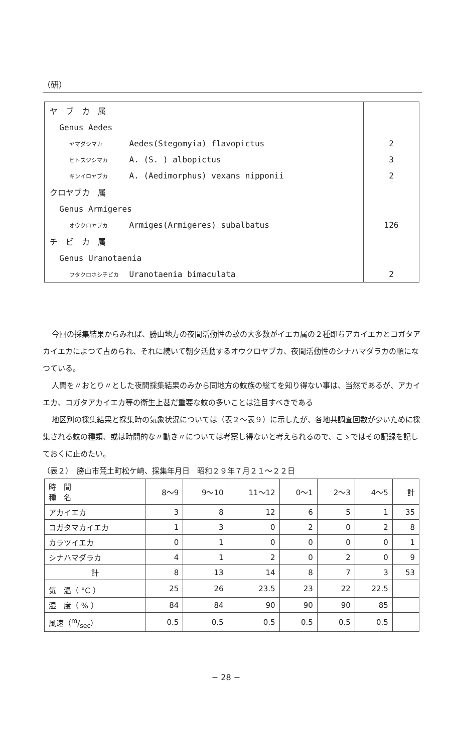（研）
| ヤ ブ カ 属 | |
| Genus Aedes | |
| ヤマダシマカ Aedes(Stegomyia) flavopictus | 2 |
| ヒトスジシマカ A. (S. ) albopictus | 3 |
| キンイロヤブカ A. (Aedimorphus) vexans nipponii | 2 |
| クロヤブカ 属 | |
| Genus Armigeres | |
| オウクロヤブカ Armiges(Armigeres) subalbatus | 126 |
| チ ビ カ 属 | |
| Genus Uranotaenia | |
| フタクロホシチビカ Uranotaenia bimaculata | 2 |
今回の採集結果からみれば、勝山地方の夜間活動性の蚊の大多数がイエカ属の２種即ちアカイエカとコガタアカイエカによつて占められ、それに続いて朝夕活動するオウクロヤブカ、夜間活動性のシナハマダラカの順になつている。
人間を〃おとり〃とした夜間採集結果のみから同地方の蚊族の総てを知り得ない事は、当然であるが、アカイエカ、コガタアカイエカ等の衛生上甚だ重要な蚊の多いことは注目すべきである
地区別の採集結果と採集時の気象状況については（表２〜表９）に示したが、各地共調査回数が少いために採集される蚊の種類、或は時間的な〃動き〃については考察し得ないと考えられるので、こゝではその記録を記しておくに止めたい。
（表２）　勝山市荒土町松ケ崎、採集年月日　昭和２９年７月２１〜２２日
| 時 間 種 名 | 8〜9 | 9〜10 | 11〜12 | 0〜1 | 2〜3 | 4〜5 | 計 |
| --- | --- | --- | --- | --- | --- | --- | --- |
| アカイエカ | 3 | 8 | 12 | 6 | 5 | 1 | 35 |
| コガタマカイエカ | 1 | 3 | 0 | 2 | 0 | 2 | 8 |
| カラツイエカ | 0 | 1 | 0 | 0 | 0 | 0 | 1 |
| シナハマダラカ | 4 | 1 | 2 | 0 | 2 | 0 | 9 |
| 計 | 8 | 13 | 14 | 8 | 7 | 3 | 53 |
| 気 温（ °C ） | 25 | 26 | 23.5 | 23 | 22 | 22.5 | |
| 湿 度（ % ） | 84 | 84 | 90 | 90 | 90 | 85 | |
| 風速（m/sec） | 0.5 | 0.5 | 0.5 | 0.5 | 0.5 | 0.5 | |
− 28 −